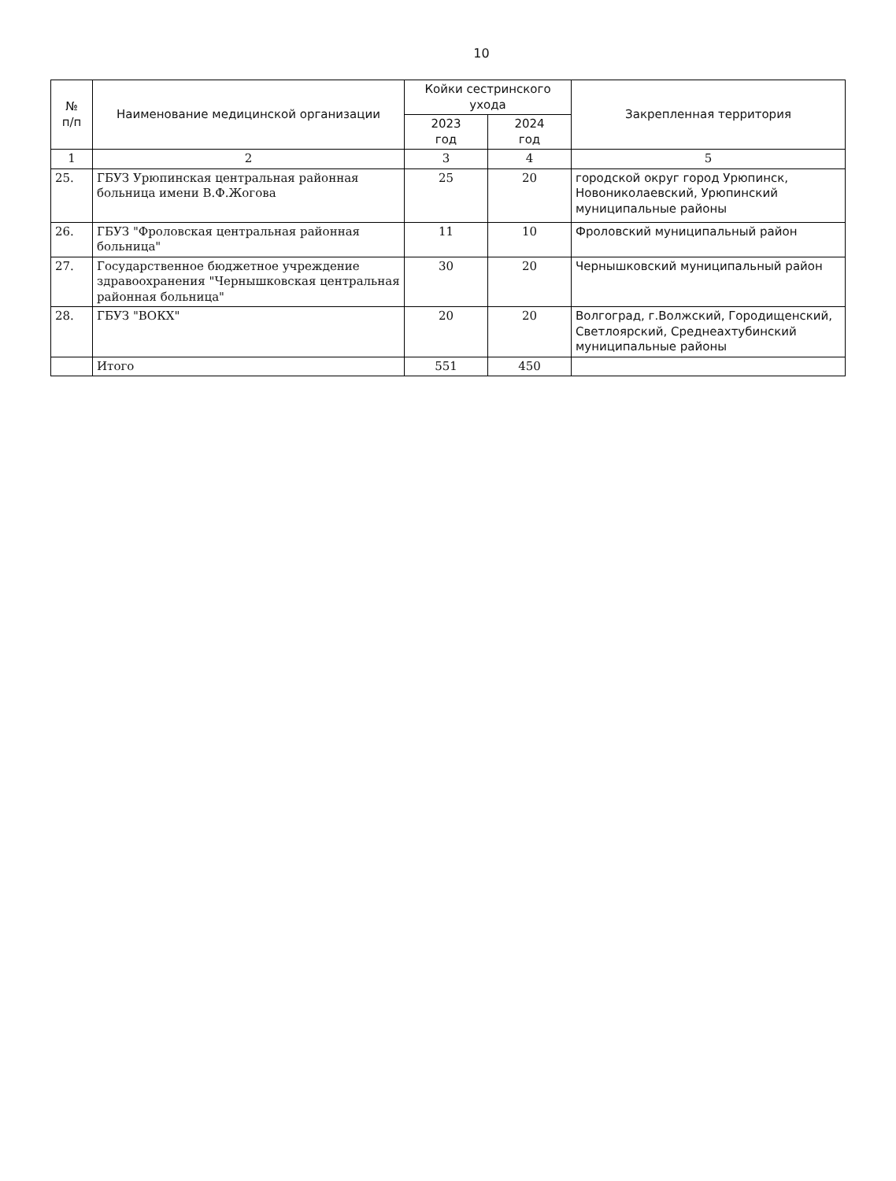10
| № п/п | Наименование медицинской организации | Койки сестринского ухода | | Закрепленная территория |
| --- | --- | --- | --- | --- |
| | | 2023 год | 2024 год | |
| 1 | 2 | 3 | 4 | 5 |
| 25. | ГБУЗ Урюпинская центральная районная больница имени В.Ф.Жогова | 25 | 20 | городской округ город Урюпинск, Новониколаевский, Урюпинский муниципальные районы |
| 26. | ГБУЗ "Фроловская центральная районная больница" | 11 | 10 | Фроловский муниципальный район |
| 27. | Государственное бюджетное учреждение здравоохранения "Чернышковская центральная районная больница" | 30 | 20 | Чернышковский муниципальный район |
| 28. | ГБУЗ "ВОКХ" | 20 | 20 | Волгоград, г.Волжский, Городищенский, Светлоярский, Среднеахтубинский муниципальные районы |
| | Итого | 551 | 450 | |